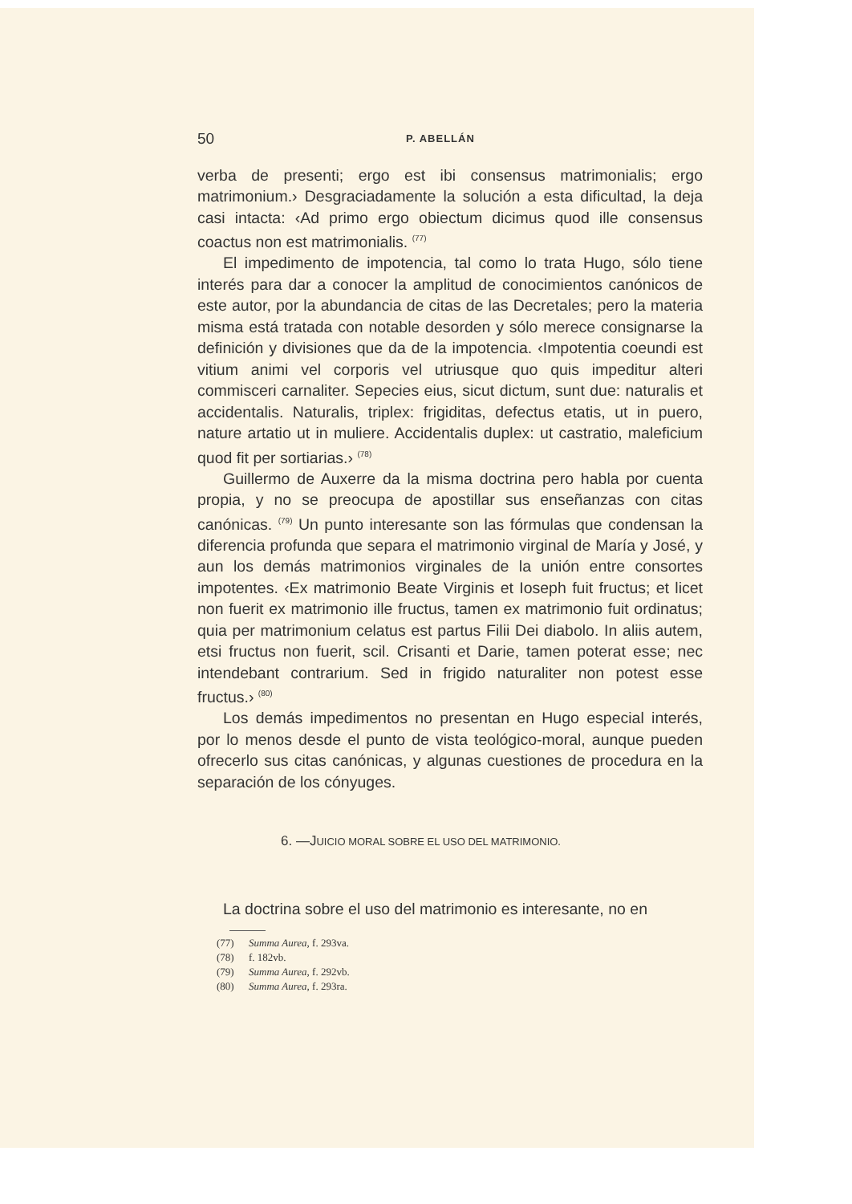50 P. ABELLÁN
verba de presenti; ergo est ibi consensus matrimonialis; ergo matrimonium.› Desgraciadamente la solución a esta dificultad, la deja casi intacta: ‹Ad primo ergo obiectum dicimus quod ille consensus coactus non est matrimonialis. <sup>(77)</sup>
El impedimento de impotencia, tal como lo trata Hugo, sólo tiene interés para dar a conocer la amplitud de conocimientos canónicos de este autor, por la abundancia de citas de las Decretales; pero la materia misma está tratada con notable desorden y sólo merece consignarse la definición y divisiones que da de la impotencia. ‹Impotentia coeundi est vitium animi vel corporis vel utriusque quo quis impeditur alteri commisceri carnaliter. Sepecies eius, sicut dictum, sunt due: naturalis et accidentalis. Naturalis, triplex: frigiditas, defectus etatis, ut in puero, nature artatio ut in muliere. Accidentalis duplex: ut castratio, maleficium quod fit per sortiarias.› <sup>(78)</sup>
Guillermo de Auxerre da la misma doctrina pero habla por cuenta propia, y no se preocupa de apostillar sus enseñanzas con citas canónicas. <sup>(79)</sup> Un punto interesante son las fórmulas que condensan la diferencia profunda que separa el matrimonio virginal de María y José, y aun los demás matrimonios virginales de la unión entre consortes impotentes. ‹Ex matrimonio Beate Virginis et Ioseph fuit fructus; et licet non fuerit ex matrimonio ille fructus, tamen ex matrimonio fuit ordinatus; quia per matrimonium celatus est partus Filii Dei diabolo. In aliis autem, etsi fructus non fuerit, scil. Crisanti et Darie, tamen poterat esse; nec intendebant contrarium. Sed in frigido naturaliter non potest esse fructus.› <sup>(80)</sup>
Los demás impedimentos no presentan en Hugo especial interés, por lo menos desde el punto de vista teológico-moral, aunque pueden ofrecerlo sus citas canónicas, y algunas cuestiones de procedura en la separación de los cónyuges.
6. —JUICIO MORAL SOBRE EL USO DEL MATRIMONIO.
La doctrina sobre el uso del matrimonio es interesante, no en
(77) Summa Aurea, f. 293va.
(78) f. 182vb.
(79) Summa Aurea, f. 292vb.
(80) Summa Aurea, f. 293ra.